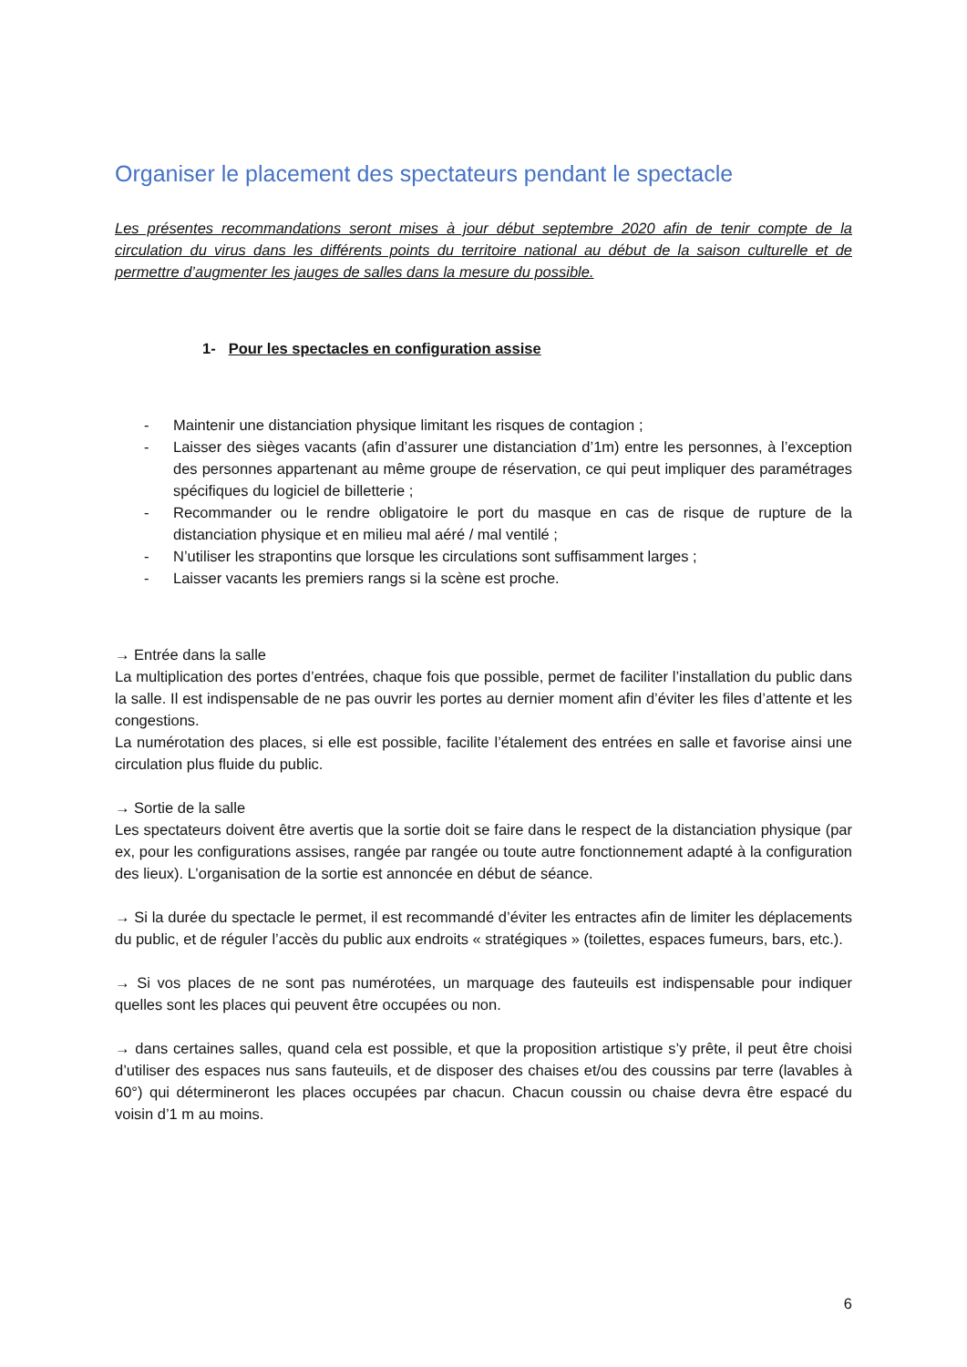Organiser le placement des spectateurs pendant le spectacle
Les présentes recommandations seront mises à jour début septembre 2020 afin de tenir compte de la circulation du virus dans les différents points du territoire national au début de la saison culturelle et de permettre d’augmenter les jauges de salles dans la mesure du possible.
1- Pour les spectacles en configuration assise
- Maintenir une distanciation physique limitant les risques de contagion ;
- Laisser des sièges vacants (afin d’assurer une distanciation d’1m) entre les personnes, à l’exception des personnes appartenant au même groupe de réservation, ce qui peut impliquer des paramétrages spécifiques du logiciel de billetterie ;
- Recommander ou le rendre obligatoire le port du masque en cas de risque de rupture de la distanciation physique et en milieu mal aéré / mal ventilé ;
- N’utiliser les strapontins que lorsque les circulations sont suffisamment larges ;
- Laisser vacants les premiers rangs si la scène est proche.
→ Entrée dans la salle
La multiplication des portes d’entrées, chaque fois que possible, permet de faciliter l’installation du public dans la salle. Il est indispensable de ne pas ouvrir les portes au dernier moment afin d’éviter les files d’attente et les congestions.
La numérotation des places, si elle est possible, facilite l’étalement des entrées en salle et favorise ainsi une circulation plus fluide du public.
→ Sortie de la salle
Les spectateurs doivent être avertis que la sortie doit se faire dans le respect de la distanciation physique (par ex, pour les configurations assises, rangée par rangée ou toute autre fonctionnement adapté à la configuration des lieux). L’organisation de la sortie est annoncée en début de séance.
→ Si la durée du spectacle le permet, il est recommandé d’éviter les entractes afin de limiter les déplacements du public, et de réguler l’accès du public aux endroits « stratégiques » (toilettes, espaces fumeurs, bars, etc.).
→ Si vos places de ne sont pas numérotées, un marquage des fauteuils est indispensable pour indiquer quelles sont les places qui peuvent être occupées ou non.
→ dans certaines salles, quand cela est possible, et que la proposition artistique s’y prête, il peut être choisi d’utiliser des espaces nus sans fauteuils, et de disposer des chaises et/ou des coussins par terre (lavables à 60°) qui détermineront les places occupées par chacun. Chacun coussin ou chaise devra être espacé du voisin d’1 m au moins.
6